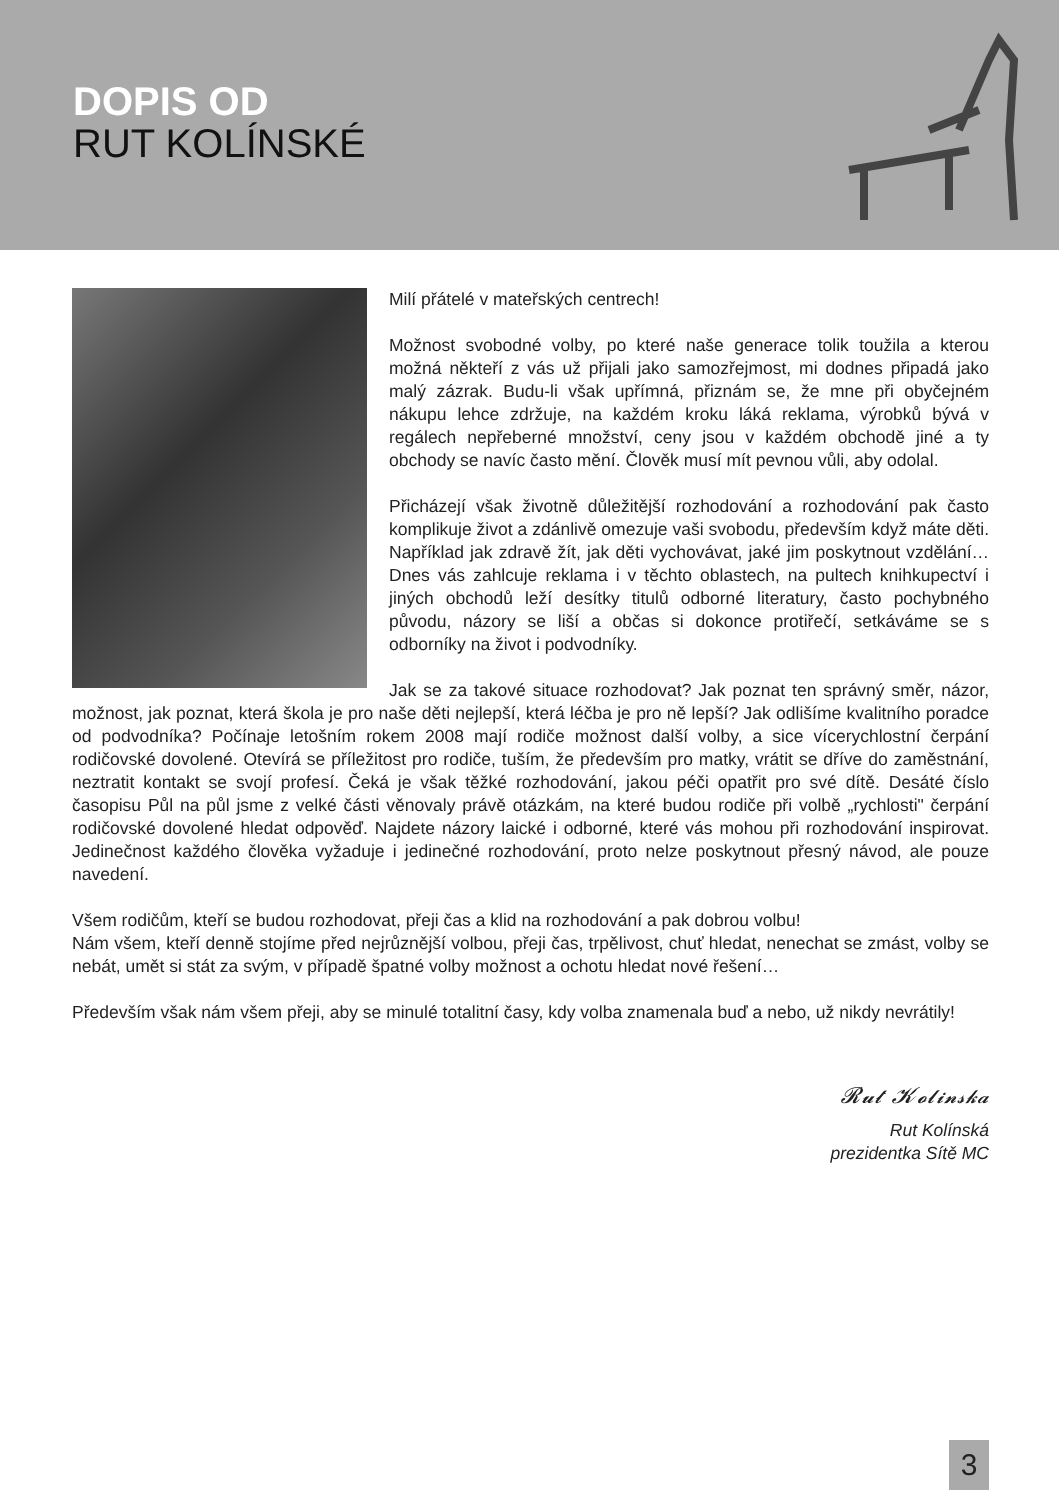DOPIS OD
RUT KOLÍNSKÉ
Milí přátelé v mateřských centrech!
Možnost svobodné volby, po které naše generace tolik toužila a kterou možná někteří z vás už přijali jako samozřejmost, mi dodnes připadá jako malý zázrak. Budu-li však upřímná, přiznám se, že mne při obyčejném nákupu lehce zdržuje, na každém kroku láká reklama, výrobků bývá v regálech nepřeberné množství, ceny jsou v každém obchodě jiné a ty obchody se navíc často mění. Člověk musí mít pevnou vůli, aby odolal.
Přicházejí však životně důležitější rozhodování a rozhodování pak často komplikuje život a zdánlivě omezuje vaši svobodu, především když máte děti. Například jak zdravě žít, jak děti vychovávat, jaké jim poskytnout vzdělání… Dnes vás zahlcuje reklama i v těchto oblastech, na pultech knihkupectví i jiných obchodů leží desítky titulů odborné literatury, často pochybného původu, názory se liší a občas si dokonce protiřečí, setkáváme se s odborníky na život i podvodníky.
Jak se za takové situace rozhodovat? Jak poznat ten správný směr, názor, možnost, jak poznat, která škola je pro naše děti nejlepší, která léčba je pro ně lepší? Jak odlišíme kvalitního poradce od podvodníka? Počínaje letošním rokem 2008 mají rodiče možnost další volby, a sice vícerychlostní čerpání rodičovské dovolené. Otevírá se příležitost pro rodiče, tuším, že především pro matky, vrátit se dříve do zaměstnání, neztratit kontakt se svojí profesí. Čeká je však těžké rozhodování, jakou péči opatřit pro své dítě. Desáté číslo časopisu Půl na půl jsme z velké části věnovaly právě otázkám, na které budou rodiče při volbě „rychlosti" čerpání rodičovské dovolené hledat odpověď. Najdete názory laické i odborné, které vás mohou při rozhodování inspirovat. Jedinečnost každého člověka vyžaduje i jedinečné rozhodování, proto nelze poskytnout přesný návod, ale pouze navedení.
Všem rodičům, kteří se budou rozhodovat, přeji čas a klid na rozhodování a pak dobrou volbu!
Nám všem, kteří denně stojíme před nejrůznější volbou, přeji čas, trpělivost, chuť hledat, nenechat se zmást, volby se nebát, umět si stát za svým, v případě špatné volby možnost a ochotu hledat nové řešení…
Především však nám všem přeji, aby se minulé totalitní časy, kdy volba znamenala buď a nebo, už nikdy nevrátily!
𝓡𝓾𝓽 𝓚𝓸𝓵𝓲𝓷𝓼𝓴𝓪
Rut Kolínská
prezidentka Sítě MC
3